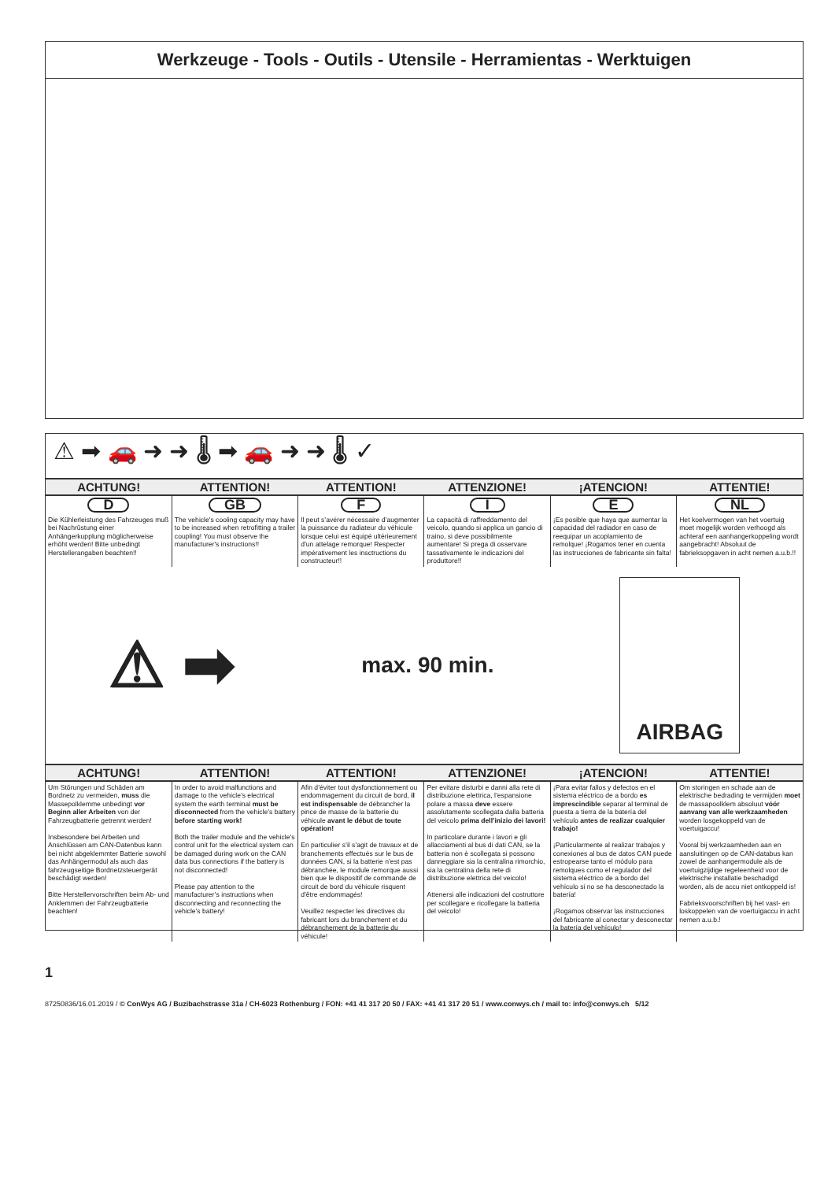Werkzeuge - Tools - Outils - Utensile - Herramientas - Werktuigen
⚠ ➡ 🚗 ➜ ➜ 🌡 ➡ 🚗 ➜ ➜ 🌡 ✓
| ACHTUNG! | ATTENTION! | ATTENTION! | ATTENZIONE! | ¡ATENCION! | ATTENTIE! |
| --- | --- | --- | --- | --- | --- |
| D | GB | F | I | E | NL |
| Die Kühlerleistung des Fahrzeuges muß bei Nachrüstung einer Anhängerkupplung möglicherweise erhöht werden! Bitte unbedingt Herstellerangaben beachten!! | The vehicle's cooling capacity may have to be increased when retrofitting a trailer coupling! You must observe the manufacturer's instructions!! | Il peut s’avérer nécessaire d’augmenter la puissance du radiateur du véhicule lorsque celui est équipé ultérieurement d’un attelage remorque! Respecter impérativement les insctructions du constructeur!! | La capacità di raffreddamento del veicolo, quando si applica un gancio di traino, si deve possibilmente aumentare! Si prega di osservare tassativamente le indicazioni del produttore!! | ¡Es posible que haya que aumentar la capacidad del radiador en caso de reequipar un acoplamiento de remolque! ¡Rogamos tener en cuenta las instrucciones de fabricante sin falta! | Het koelvermogen van het voertuig moet mogelijk worden verhoogd als achteraf een aanhangerkoppeling wordt aangebracht! Absoluut de fabrieksopgaven in acht nemen a.u.b.!! |
⚠ ➡ max. 90 min. AIRBAG
| ACHTUNG! | ATTENTION! | ATTENTION! | ATTENZIONE! | ¡ATENCION! | ATTENTIE! |
| --- | --- | --- | --- | --- | --- |
| Um Störungen und Schäden am Bordnetz zu vermeiden, muss die Massepolklemme unbedingt vor Beginn aller Arbeiten von der Fahrzeugbatterie getrennt werden! Insbesondere bei Arbeiten und Anschlüssen am CAN-Datenbus kann bei nicht abgeklemmter Batterie sowohl das Anhängermodul als auch das fahrzeugseitige Bordnetzsteuergerät beschädigt werden! Bitte Herstellervorschriften beim Ab- und Anklemmen der Fahrzeugbatterie beachten! | In order to avoid malfunctions and damage to the vehicle’s electrical system the earth terminal must be disconnected from the vehicle’s battery before starting work! Both the trailer module and the vehicle’s control unit for the electrical system can be damaged during work on the CAN data bus connections if the battery is not disconnected! Please pay attention to the manufacturer’s instructions when disconnecting and reconnecting the vehicle’s battery! | Afin d’éviter tout dysfonctionnement ou endommagement du circuit de bord, il est indispensable de débrancher la pince de masse de la batterie du véhicule avant le début de toute opération! En particulier s’il s’agit de travaux et de branchements effectués sur le bus de données CAN, si la batterie n’est pas débranchée, le module remorque aussi bien que le dispositif de commande de circuit de bord du véhicule risquent d’être endommagés! Veuillez respecter les directives du fabricant lors du branchement et du débranchement de la batterie du véhicule! | Per evitare disturbi e danni alla rete di distribuzione elettrica, l’espansione polare a massa deve essere assolutamente scollegata dalla batteria del veicolo prima dell’inizio dei lavori! In particolare durante i lavori e gli allacciamenti al bus di dati CAN, se la batteria non è scollegata si possono danneggiare sia la centralina rimorchio, sia la centralina della rete di distribuzione elettrica del veicolo! Attenersi alle indicazioni del costruttore per scollegare e ricollegare la batteria del veicolo! | ¡Para evitar fallos y defectos en el sistema eléctrico de a bordo es imprescindible separar al terminal de puesta a tierra de la batería del vehículo antes de realizar cualquier trabajo! ¡Particularmente al realizar trabajos y conexiones al bus de datos CAN puede estropearse tanto el módulo para remolques como el regulador del sistema eléctrico de a bordo del vehículo si no se ha desconectado la batería! ¡Rogamos observar las instrucciones del fabricante al conectar y desconectar la batería del vehículo! | Om storingen en schade aan de elektrische bedrading te vermijden moet de massapoolklem absoluut vóór aanvang van alle werkzaamheden worden losgekoppeld van de voertuigaccu! Vooral bij werkzaamheden aan en aansluitingen op de CAN-databus kan zowel de aanhangermodule als de voertuigzijdige regeleenheid voor de elektrische installatie beschadigd worden, als de accu niet ontkoppeld is! Fabrieksvoorschriften bij het vast- en loskoppelen van de voertuigaccu in acht nemen a.u.b.! |
1
87250836/16.01.2019 / © ConWys AG / Buzibachstrasse 31a / CH-6023 Rothenburg / FON: +41 41 317 20 50 / FAX: +41 41 317 20 51 / www.conwys.ch / mail to: info@conwys.ch 5/12